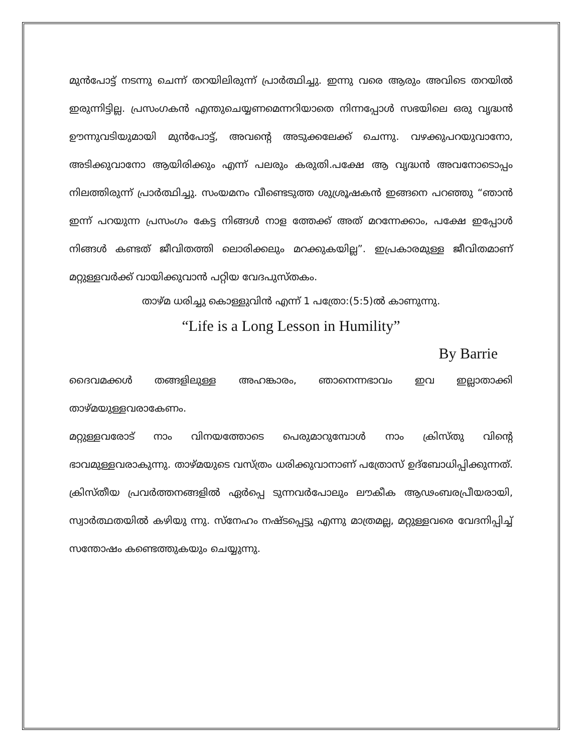മുൻപോട്ട് നടന്നു ചെന്ന് തറയിലിരുന്ന് പ്രാർത്ഥിച്ചു. ഇന്നു വരെ ആരും അവിടെ തറയിൽ ഇരുന്നിട്ടില്ല. പ്രസംഗകൻ എന്തുചെയ്യണമെന്നറിയാതെ നിന്നപ്പോൾ സഭയിലെ ഒരു വൃദ്ധൻ ഊന്നുവടിയുമായി മുൻപോട്ട്, അവന്റെ അടുക്കലേക്ക് ചെന്നു. വഴക്കുപറയുവാനോ, അടിക്കുവാനോ ആയിരിക്കും എന്ന് പലരും കരുതി.പക്ഷേ ആ വൃദ്ധൻ അവനോടൊപ്പം നിലത്തിരുന്ന് പ്രാർത്ഥിച്ചു. സംയമനം വീണ്ടെടുത്ത ശുശ്രൂഷകൻ ഇങ്ങനെ പറഞ്ഞു “ഞാൻ ഇന്ന് പറയുന്ന പ്രസംഗം കേട്ട നിങ്ങൾ നാള ത്തേക്ക് അത് മറന്നേക്കാം, പക്ഷേ ഇപ്പോൾ നിങ്ങൾ കണ്ടത് ജീവിതത്തി ലൊരിക്കലും മറക്കുകയില്ല”. ഇപ്രകാരമുള്ള ജീവിതമാണ് മറ്റുള്ളവർക്ക് വായിക്കുവാൻ പറ്റിയ വേദപുസ്തകം.
താഴ്മ ധരിച്ചു കൊള്ളുവിൻ എന്ന് 1 പത്രോ:(5:5)ൽ കാണുന്നു.
“Life is a Long Lesson in Humility”
By Barrie
ദൈവമക്കൾ തങ്ങളിലുള്ള അഹങ്കാരം, ഞാനെന്നഭാവം ഇവ ഇല്ലാതാക്കി താഴ്മയുള്ളവരാകേണം.
മറ്റുള്ളവരോട് നാം വിനയത്തോടെ പെരുമാറുമ്പോൾ നാം ക്രിസ്തു വിന്റെ ഭാവമുള്ളവരാകുന്നു. താഴ്മയുടെ വസ്ത്രം ധരിക്കുവാനാണ് പത്രോസ് ഉദ്ബോധിപ്പിക്കുന്നത്. ക്രിസ്തീയ പ്രവർത്തനങ്ങളിൽ ഏർപ്പെ ടുന്നവർപോലും ലൗകീക ആഢംബരപ്രീയരായി, സ്വാർത്ഥതയിൽ കഴിയു ന്നു. സ്നേഹം നഷ്ടപ്പെട്ടു എന്നു മാത്രമല്ല, മറ്റുള്ളവരെ വേദനിപ്പിച്ച് സന്തോഷം കണ്ടെത്തുകയും ചെയ്യുന്നു.